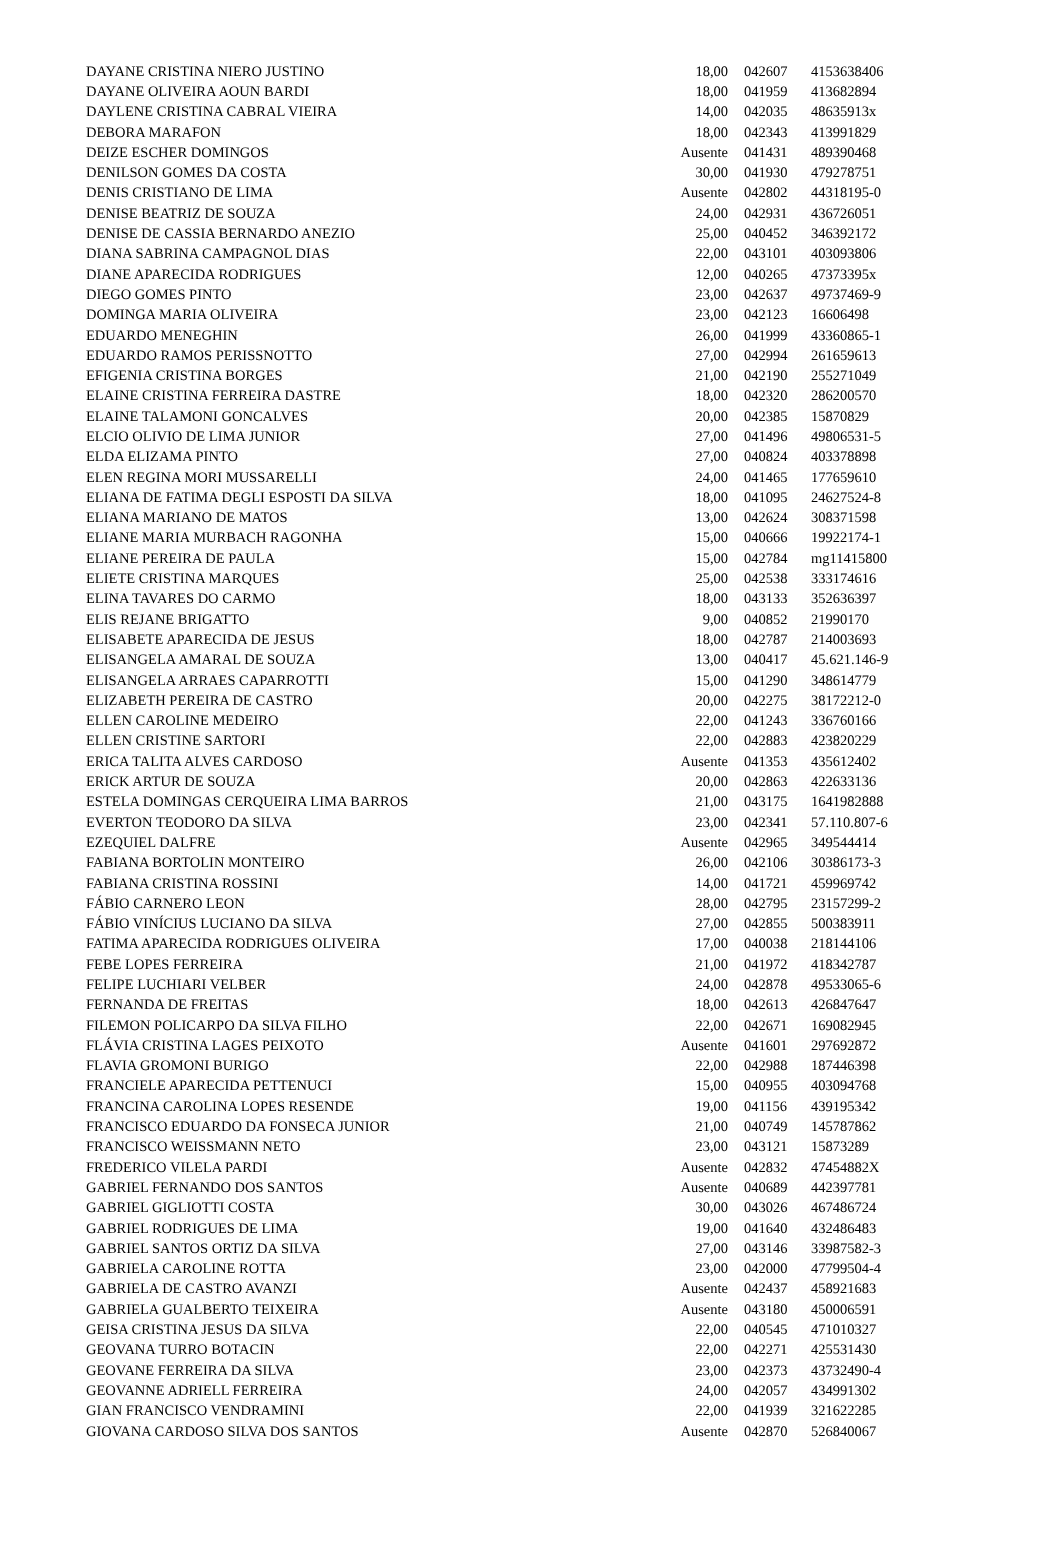| DAYANE CRISTINA NIERO JUSTINO | 18,00 | 042607 | 4153638406 |
| DAYANE OLIVEIRA AOUN BARDI | 18,00 | 041959 | 413682894 |
| DAYLENE CRISTINA CABRAL VIEIRA | 14,00 | 042035 | 48635913x |
| DEBORA MARAFON | 18,00 | 042343 | 413991829 |
| DEIZE ESCHER DOMINGOS | Ausente | 041431 | 489390468 |
| DENILSON GOMES DA COSTA | 30,00 | 041930 | 479278751 |
| DENIS CRISTIANO DE LIMA | Ausente | 042802 | 44318195-0 |
| DENISE BEATRIZ DE SOUZA | 24,00 | 042931 | 436726051 |
| DENISE DE CASSIA BERNARDO ANEZIO | 25,00 | 040452 | 346392172 |
| DIANA SABRINA CAMPAGNOL DIAS | 22,00 | 043101 | 403093806 |
| DIANE APARECIDA RODRIGUES | 12,00 | 040265 | 47373395x |
| DIEGO GOMES PINTO | 23,00 | 042637 | 49737469-9 |
| DOMINGA MARIA OLIVEIRA | 23,00 | 042123 | 16606498 |
| EDUARDO MENEGHIN | 26,00 | 041999 | 43360865-1 |
| EDUARDO RAMOS PERISSNOTTO | 27,00 | 042994 | 261659613 |
| EFIGENIA CRISTINA BORGES | 21,00 | 042190 | 255271049 |
| ELAINE CRISTINA FERREIRA DASTRE | 18,00 | 042320 | 286200570 |
| ELAINE TALAMONI GONCALVES | 20,00 | 042385 | 15870829 |
| ELCIO OLIVIO DE LIMA JUNIOR | 27,00 | 041496 | 49806531-5 |
| ELDA ELIZAMA PINTO | 27,00 | 040824 | 403378898 |
| ELEN REGINA MORI MUSSARELLI | 24,00 | 041465 | 177659610 |
| ELIANA DE FATIMA DEGLI ESPOSTI DA SILVA | 18,00 | 041095 | 24627524-8 |
| ELIANA MARIANO DE MATOS | 13,00 | 042624 | 308371598 |
| ELIANE MARIA MURBACH RAGONHA | 15,00 | 040666 | 19922174-1 |
| ELIANE PEREIRA DE PAULA | 15,00 | 042784 | mg11415800 |
| ELIETE CRISTINA MARQUES | 25,00 | 042538 | 333174616 |
| ELINA TAVARES DO CARMO | 18,00 | 043133 | 352636397 |
| ELIS REJANE BRIGATTO | 9,00 | 040852 | 21990170 |
| ELISABETE APARECIDA DE JESUS | 18,00 | 042787 | 214003693 |
| ELISANGELA AMARAL DE SOUZA | 13,00 | 040417 | 45.621.146-9 |
| ELISANGELA ARRAES CAPARROTTI | 15,00 | 041290 | 348614779 |
| ELIZABETH PEREIRA DE CASTRO | 20,00 | 042275 | 38172212-0 |
| ELLEN CAROLINE MEDEIRO | 22,00 | 041243 | 336760166 |
| ELLEN CRISTINE SARTORI | 22,00 | 042883 | 423820229 |
| ERICA TALITA ALVES CARDOSO | Ausente | 041353 | 435612402 |
| ERICK ARTUR DE SOUZA | 20,00 | 042863 | 422633136 |
| ESTELA DOMINGAS CERQUEIRA LIMA BARROS | 21,00 | 043175 | 1641982888 |
| EVERTON TEODORO DA SILVA | 23,00 | 042341 | 57.110.807-6 |
| EZEQUIEL DALFRE | Ausente | 042965 | 349544414 |
| FABIANA BORTOLIN MONTEIRO | 26,00 | 042106 | 30386173-3 |
| FABIANA CRISTINA ROSSINI | 14,00 | 041721 | 459969742 |
| FÁBIO CARNERO LEON | 28,00 | 042795 | 23157299-2 |
| FÁBIO VINÍCIUS LUCIANO DA SILVA | 27,00 | 042855 | 500383911 |
| FATIMA APARECIDA RODRIGUES OLIVEIRA | 17,00 | 040038 | 218144106 |
| FEBE LOPES FERREIRA | 21,00 | 041972 | 418342787 |
| FELIPE LUCHIARI VELBER | 24,00 | 042878 | 49533065-6 |
| FERNANDA DE FREITAS | 18,00 | 042613 | 426847647 |
| FILEMON POLICARPO DA SILVA FILHO | 22,00 | 042671 | 169082945 |
| FLÁVIA CRISTINA LAGES PEIXOTO | Ausente | 041601 | 297692872 |
| FLAVIA GROMONI BURIGO | 22,00 | 042988 | 187446398 |
| FRANCIELE APARECIDA PETTENUCI | 15,00 | 040955 | 403094768 |
| FRANCINA CAROLINA LOPES RESENDE | 19,00 | 041156 | 439195342 |
| FRANCISCO EDUARDO DA FONSECA JUNIOR | 21,00 | 040749 | 145787862 |
| FRANCISCO WEISSMANN NETO | 23,00 | 043121 | 15873289 |
| FREDERICO VILELA PARDI | Ausente | 042832 | 47454882X |
| GABRIEL FERNANDO DOS SANTOS | Ausente | 040689 | 442397781 |
| GABRIEL GIGLIOTTI COSTA | 30,00 | 043026 | 467486724 |
| GABRIEL RODRIGUES DE LIMA | 19,00 | 041640 | 432486483 |
| GABRIEL SANTOS ORTIZ DA SILVA | 27,00 | 043146 | 33987582-3 |
| GABRIELA CAROLINE ROTTA | 23,00 | 042000 | 47799504-4 |
| GABRIELA DE CASTRO AVANZI | Ausente | 042437 | 458921683 |
| GABRIELA GUALBERTO TEIXEIRA | Ausente | 043180 | 450006591 |
| GEISA CRISTINA JESUS DA SILVA | 22,00 | 040545 | 471010327 |
| GEOVANA TURRO BOTACIN | 22,00 | 042271 | 425531430 |
| GEOVANE FERREIRA DA SILVA | 23,00 | 042373 | 43732490-4 |
| GEOVANNE ADRIELL FERREIRA | 24,00 | 042057 | 434991302 |
| GIAN FRANCISCO VENDRAMINI | 22,00 | 041939 | 321622285 |
| GIOVANA CARDOSO SILVA DOS SANTOS | Ausente | 042870 | 526840067 |